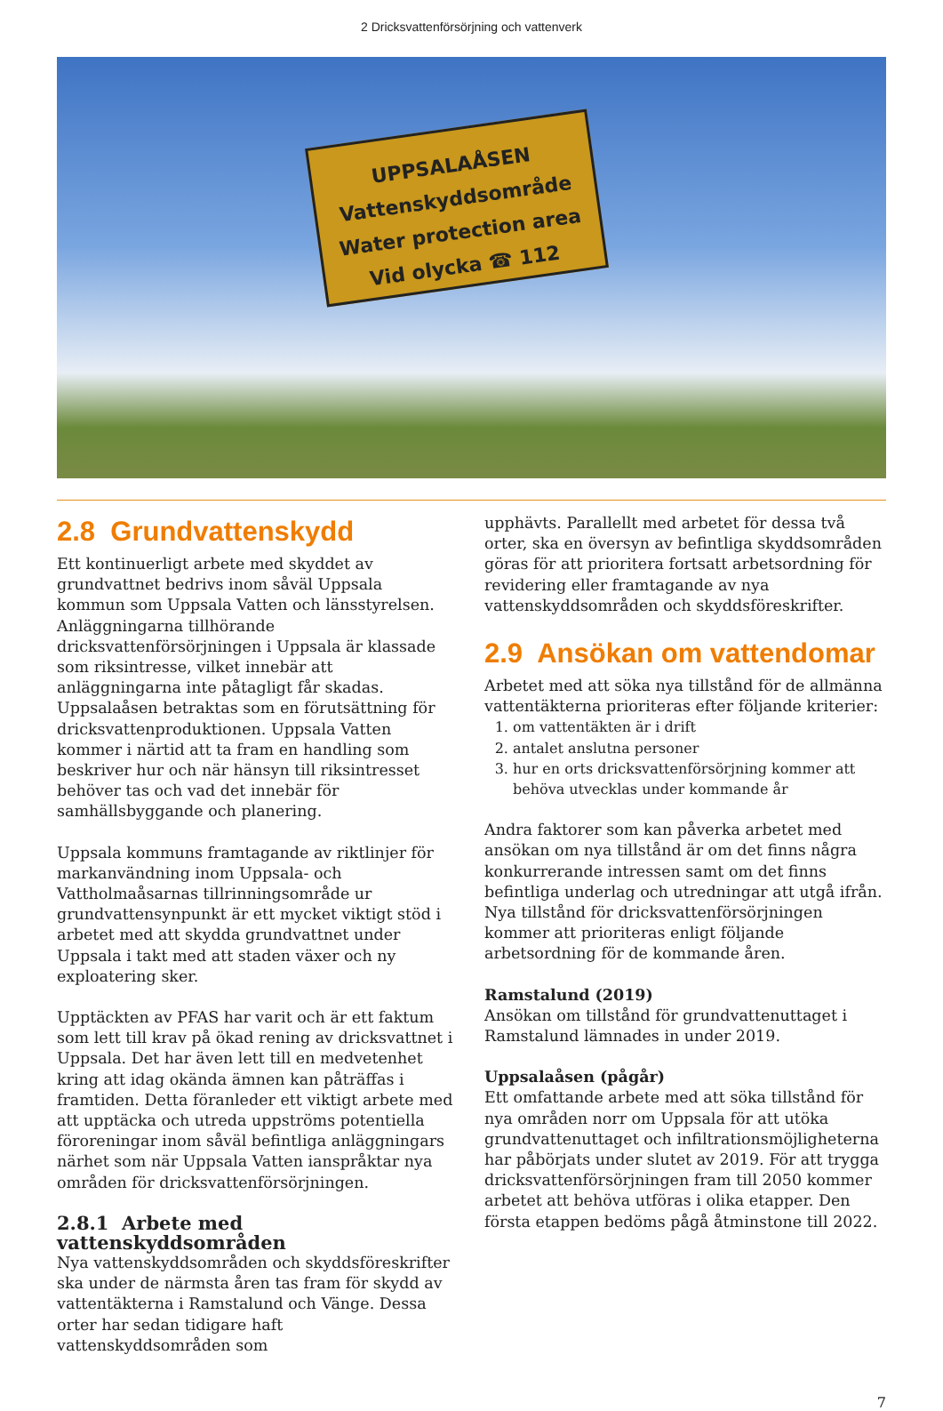2 Dricksvattenförsörjning och vattenverk
UPPSALAÅSEN
Vattenskyddsområde
Water protection area
Vid olycka ☎ 112
2.8 Grundvattenskydd
Ett kontinuerligt arbete med skyddet av grundvattnet bedrivs inom såväl Uppsala kommun som Uppsala Vatten och länsstyrelsen. Anläggningarna tillhörande dricksvattenförsörjningen i Uppsala är klassade som riksintresse, vilket innebär att anläggningarna inte påtagligt får skadas. Uppsalaåsen betraktas som en förutsättning för dricksvattenproduktionen. Uppsala Vatten kommer i närtid att ta fram en handling som beskriver hur och när hänsyn till riksintresset behöver tas och vad det innebär för samhällsbyggande och planering.
Uppsala kommuns framtagande av riktlinjer för markanvändning inom Uppsala- och Vattholmaåsarnas tillrinningsområde ur grundvattensynpunkt är ett mycket viktigt stöd i arbetet med att skydda grundvattnet under Uppsala i takt med att staden växer och ny exploatering sker.
Upptäckten av PFAS har varit och är ett faktum som lett till krav på ökad rening av dricksvattnet i Uppsala. Det har även lett till en medvetenhet kring att idag okända ämnen kan påträffas i framtiden. Detta föranleder ett viktigt arbete med att upptäcka och utreda uppströms potentiella föroreningar inom såväl befintliga anläggningars närhet som när Uppsala Vatten ianspråktar nya områden för dricksvattenförsörjningen.
2.8.1 Arbete med vattenskyddsområden
Nya vattenskyddsområden och skyddsföreskrifter ska under de närmsta åren tas fram för skydd av vattentäkterna i Ramstalund och Vänge. Dessa orter har sedan tidigare haft vattenskyddsområden som
upphävts. Parallellt med arbetet för dessa två orter, ska en översyn av befintliga skyddsområden göras för att prioritera fortsatt arbetsordning för revidering eller framtagande av nya vattenskyddsområden och skyddsföreskrifter.
2.9 Ansökan om vattendomar
Arbetet med att söka nya tillstånd för de allmänna vattentäkterna prioriteras efter följande kriterier:
1. om vattentäkten är i drift
2. antalet anslutna personer
3. hur en orts dricksvattenförsörjning kommer att behöva utvecklas under kommande år
Andra faktorer som kan påverka arbetet med ansökan om nya tillstånd är om det finns några konkurrerande intressen samt om det finns befintliga underlag och utredningar att utgå ifrån. Nya tillstånd för dricksvattenförsörjningen kommer att prioriteras enligt följande arbetsordning för de kommande åren.
Ramstalund (2019)
Ansökan om tillstånd för grundvattenuttaget i Ramstalund lämnades in under 2019.
Uppsalaåsen (pågår)
Ett omfattande arbete med att söka tillstånd för nya områden norr om Uppsala för att utöka grundvattenuttaget och infiltrationsmöjligheterna har påbörjats under slutet av 2019. För att trygga dricksvattenförsörjningen fram till 2050 kommer arbetet att behöva utföras i olika etapper. Den första etappen bedöms pågå åtminstone till 2022.
7